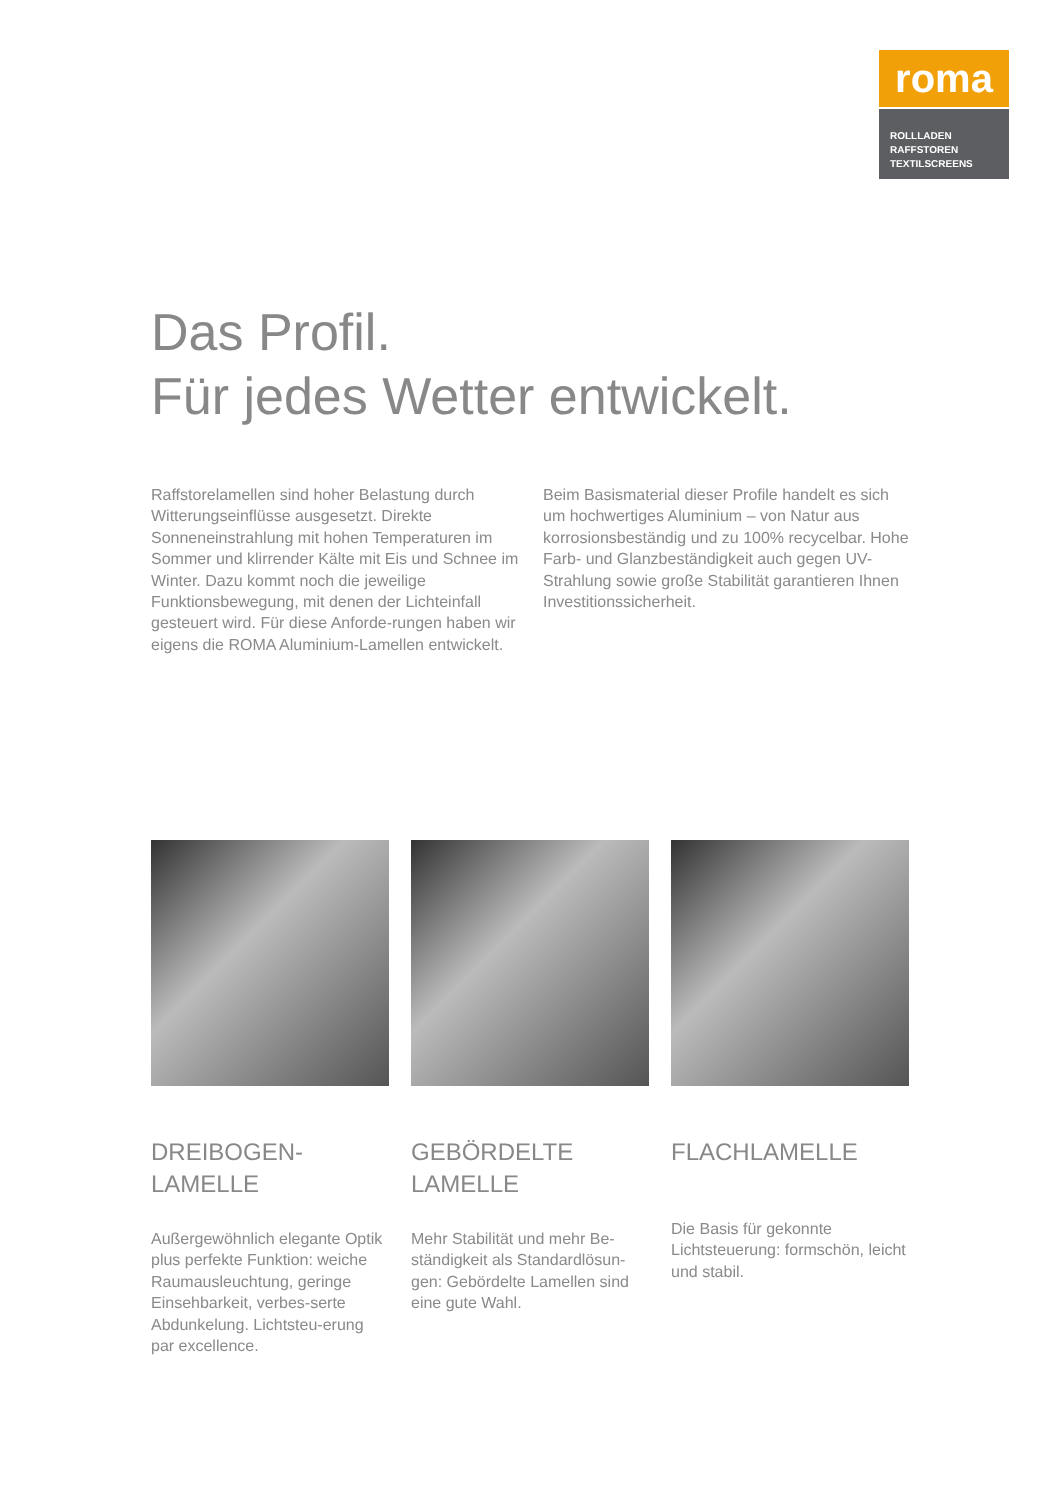roma
ROLLLADEN
RAFFSTOREN
TEXTILSCREENS
Das Profil.
Für jedes Wetter entwickelt.
Raffstorelamellen sind hoher Belastung durch Witterungseinflüsse ausgesetzt. Direkte Sonneneinstrahlung mit hohen Temperaturen im Sommer und klirrender Kälte mit Eis und Schnee im Winter. Dazu kommt noch die jeweilige Funktionsbewegung, mit denen der Lichteinfall gesteuert wird. Für diese Anforde-rungen haben wir eigens die ROMA Aluminium-Lamellen entwickelt.
Beim Basismaterial dieser Profile handelt es sich um hochwertiges Aluminium – von Natur aus korrosionsbeständig und zu 100% recycelbar. Hohe Farb- und Glanzbeständigkeit auch gegen UV-Strahlung sowie große Stabilität garantieren Ihnen Investitionssicherheit.
DREIBOGEN-
LAMELLE
Außergewöhnlich elegante Optik plus perfekte Funktion: weiche Raumausleuchtung, geringe Einsehbarkeit, verbes-serte Abdunkelung. Lichtsteu-erung par excellence.
GEBÖRDELTE
LAMELLE
Mehr Stabilität und mehr Be-ständigkeit als Standardlösun-gen: Gebördelte Lamellen sind eine gute Wahl.
FLACHLAMELLE
Die Basis für gekonnte Lichtsteuerung: formschön, leicht und stabil.